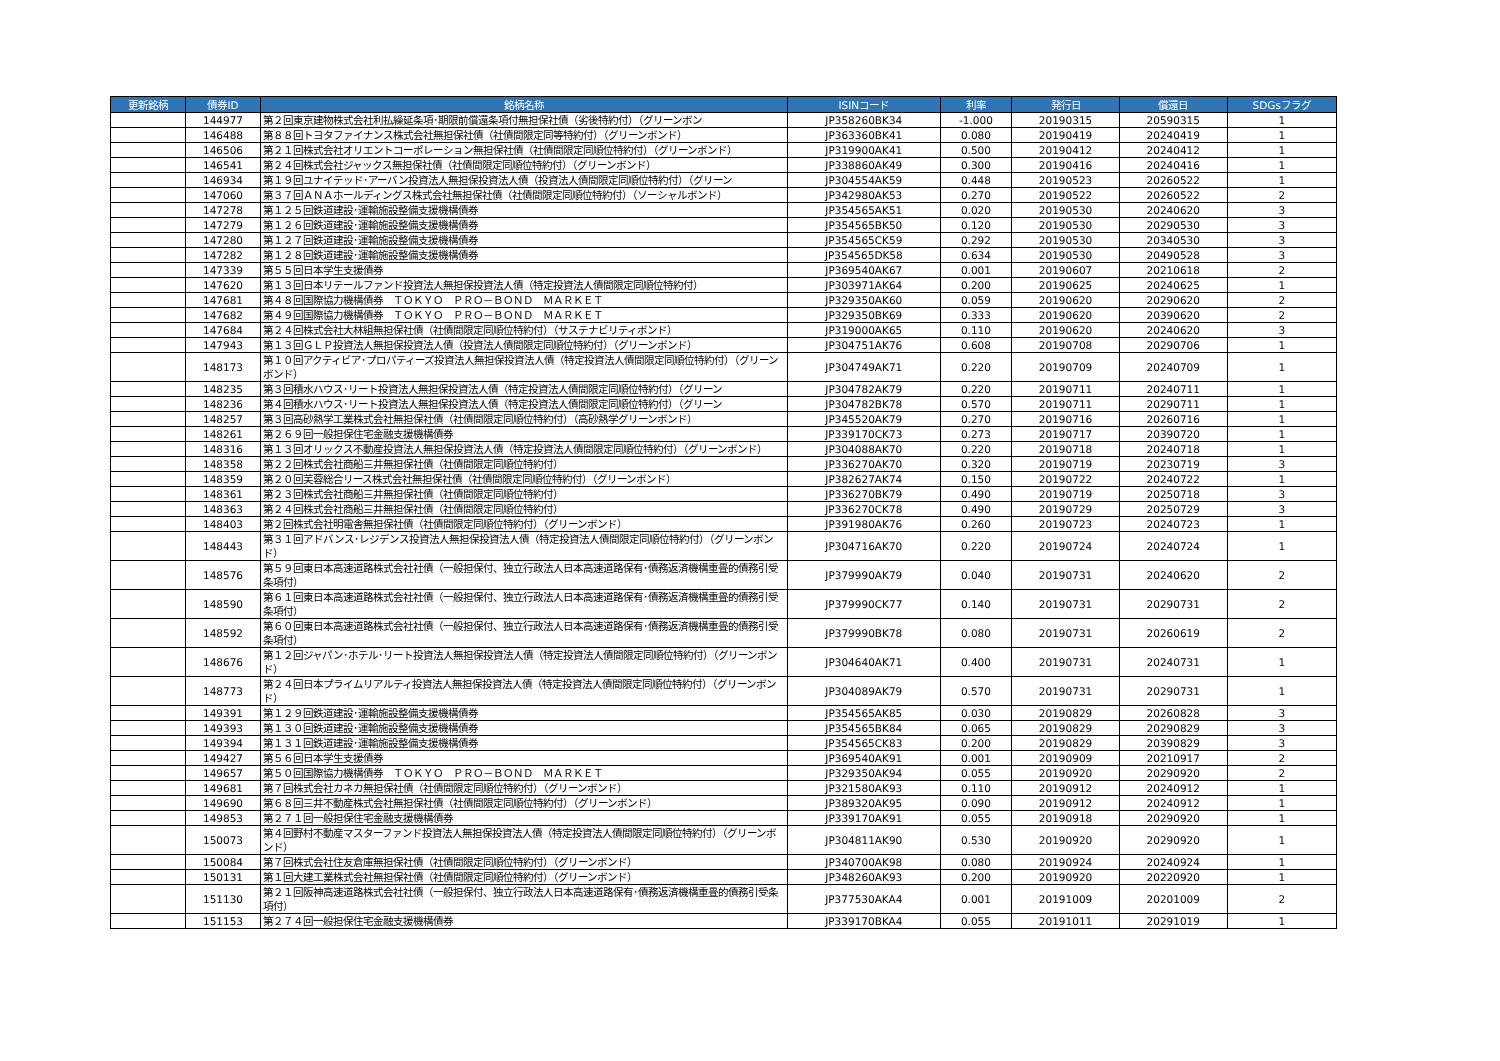| 更新銘柄 | 債券ID | 銘柄名称 | ISINコード | 利率 | 発行日 | 償還日 | SDGsフラグ |
| --- | --- | --- | --- | --- | --- | --- | --- |
| | 144977 | 第２回東京建物株式会社利払繰延条項･期限前償還条項付無担保社債（劣後特約付）（グリーンボン | JP358260BK34 | -1.000 | 20190315 | 20590315 | 1 |
| | 146488 | 第８８回トヨタファイナンス株式会社無担保社債（社債間限定同等特約付）（グリーンボンド） | JP363360BK41 | 0.080 | 20190419 | 20240419 | 1 |
| | 146506 | 第２１回株式会社オリエントコーポレーション無担保社債（社債間限定同順位特約付）（グリーンボンド） | JP319900AK41 | 0.500 | 20190412 | 20240412 | 1 |
| | 146541 | 第２４回株式会社ジャックス無担保社債（社債間限定同順位特約付）（グリーンボンド） | JP338860AK49 | 0.300 | 20190416 | 20240416 | 1 |
| | 146934 | 第１９回ユナイテッド･アーバン投資法人無担保投資法人債（投資法人債間限定同順位特約付）（グリーン | JP304554AK59 | 0.448 | 20190523 | 20260522 | 1 |
| | 147060 | 第３７回ＡＮＡホールディングス株式会社無担保社債（社債間限定同順位特約付）（ソーシャルボンド） | JP342980AK53 | 0.270 | 20190522 | 20260522 | 2 |
| | 147278 | 第１２５回鉄道建設･運輸施設整備支援機構債券 | JP354565AK51 | 0.020 | 20190530 | 20240620 | 3 |
| | 147279 | 第１２６回鉄道建設･運輸施設整備支援機構債券 | JP354565BK50 | 0.120 | 20190530 | 20290530 | 3 |
| | 147280 | 第１２７回鉄道建設･運輸施設整備支援機構債券 | JP354565CK59 | 0.292 | 20190530 | 20340530 | 3 |
| | 147282 | 第１２８回鉄道建設･運輸施設整備支援機構債券 | JP354565DK58 | 0.634 | 20190530 | 20490528 | 3 |
| | 147339 | 第５５回日本学生支援債券 | JP369540AK67 | 0.001 | 20190607 | 20210618 | 2 |
| | 147620 | 第１３回日本リテールファンド投資法人無担保投資法人債（特定投資法人債間限定同順位特約付） | JP303971AK64 | 0.200 | 20190625 | 20240625 | 1 |
| | 147681 | 第４８回国際協力機構債券 ＴＯＫＹＯ ＰＲＯ－ＢＯＮＤ ＭＡＲＫＥＴ | JP329350AK60 | 0.059 | 20190620 | 20290620 | 2 |
| | 147682 | 第４９回国際協力機構債券 ＴＯＫＹＯ ＰＲＯ－ＢＯＮＤ ＭＡＲＫＥＴ | JP329350BK69 | 0.333 | 20190620 | 20390620 | 2 |
| | 147684 | 第２４回株式会社大林組無担保社債（社債間限定同順位特約付）（サステナビリティボンド） | JP319000AK65 | 0.110 | 20190620 | 20240620 | 3 |
| | 147943 | 第１３回ＧＬＰ投資法人無担保投資法人債（投資法人債間限定同順位特約付）（グリーンボンド） | JP304751AK76 | 0.608 | 20190708 | 20290706 | 1 |
| | 148173 | 第１０回アクティビア･プロパティーズ投資法人無担保投資法人債（特定投資法人債間限定同順位特約付）（グリーンボンド） | JP304749AK71 | 0.220 | 20190709 | 20240709 | 1 |
| | 148235 | 第３回積水ハウス･リート投資法人無担保投資法人債（特定投資法人債間限定同順位特約付）（グリーン | JP304782AK79 | 0.220 | 20190711 | 20240711 | 1 |
| | 148236 | 第４回積水ハウス･リート投資法人無担保投資法人債（特定投資法人債間限定同順位特約付）（グリーン | JP304782BK78 | 0.570 | 20190711 | 20290711 | 1 |
| | 148257 | 第３回高砂熱学工業株式会社無担保社債（社債間限定同順位特約付）（高砂熱学グリーンボンド） | JP345520AK79 | 0.270 | 20190716 | 20260716 | 1 |
| | 148261 | 第２６９回一般担保住宅金融支援機構債券 | JP339170CK73 | 0.273 | 20190717 | 20390720 | 1 |
| | 148316 | 第１３回オリックス不動産投資法人無担保投資法人債（特定投資法人債間限定同順位特約付）（グリーンボンド） | JP304088AK70 | 0.220 | 20190718 | 20240718 | 1 |
| | 148358 | 第２２回株式会社商船三井無担保社債（社債間限定同順位特約付） | JP336270AK70 | 0.320 | 20190719 | 20230719 | 3 |
| | 148359 | 第２０回芙蓉総合リース株式会社無担保社債（社債間限定同順位特約付）（グリーンボンド） | JP382627AK74 | 0.150 | 20190722 | 20240722 | 1 |
| | 148361 | 第２３回株式会社商船三井無担保社債（社債間限定同順位特約付） | JP336270BK79 | 0.490 | 20190719 | 20250718 | 3 |
| | 148363 | 第２４回株式会社商船三井無担保社債（社債間限定同順位特約付） | JP336270CK78 | 0.490 | 20190729 | 20250729 | 3 |
| | 148403 | 第２回株式会社明電舎無担保社債（社債間限定同順位特約付）（グリーンボンド） | JP391980AK76 | 0.260 | 20190723 | 20240723 | 1 |
| | 148443 | 第３１回アドバンス･レジデンス投資法人無担保投資法人債（特定投資法人債間限定同順位特約付）（グリーンボンド） | JP304716AK70 | 0.220 | 20190724 | 20240724 | 1 |
| | 148576 | 第５９回東日本高速道路株式会社社債（一般担保付、独立行政法人日本高速道路保有･債務返済機構重畳的債務引受条項付） | JP379990AK79 | 0.040 | 20190731 | 20240620 | 2 |
| | 148590 | 第６１回東日本高速道路株式会社社債（一般担保付、独立行政法人日本高速道路保有･債務返済機構重畳的債務引受条項付） | JP379990CK77 | 0.140 | 20190731 | 20290731 | 2 |
| | 148592 | 第６０回東日本高速道路株式会社社債（一般担保付、独立行政法人日本高速道路保有･債務返済機構重畳的債務引受条項付） | JP379990BK78 | 0.080 | 20190731 | 20260619 | 2 |
| | 148676 | 第１２回ジャパン･ホテル･リート投資法人無担保投資法人債（特定投資法人債間限定同順位特約付）（グリーンボンド） | JP304640AK71 | 0.400 | 20190731 | 20240731 | 1 |
| | 148773 | 第２４回日本プライムリアルティ投資法人無担保投資法人債（特定投資法人債間限定同順位特約付）（グリーンボンド） | JP304089AK79 | 0.570 | 20190731 | 20290731 | 1 |
| | 149391 | 第１２９回鉄道建設･運輸施設整備支援機構債券 | JP354565AK85 | 0.030 | 20190829 | 20260828 | 3 |
| | 149393 | 第１３０回鉄道建設･運輸施設整備支援機構債券 | JP354565BK84 | 0.065 | 20190829 | 20290829 | 3 |
| | 149394 | 第１３１回鉄道建設･運輸施設整備支援機構債券 | JP354565CK83 | 0.200 | 20190829 | 20390829 | 3 |
| | 149427 | 第５６回日本学生支援債券 | JP369540AK91 | 0.001 | 20190909 | 20210917 | 2 |
| | 149657 | 第５０回国際協力機構債券 ＴＯＫＹＯ ＰＲＯ－ＢＯＮＤ ＭＡＲＫＥＴ | JP329350AK94 | 0.055 | 20190920 | 20290920 | 2 |
| | 149681 | 第７回株式会社カネカ無担保社債（社債間限定同順位特約付）（グリーンボンド） | JP321580AK93 | 0.110 | 20190912 | 20240912 | 1 |
| | 149690 | 第６８回三井不動産株式会社無担保社債（社債間限定同順位特約付）（グリーンボンド） | JP389320AK95 | 0.090 | 20190912 | 20240912 | 1 |
| | 149853 | 第２７１回一般担保住宅金融支援機構債券 | JP339170AK91 | 0.055 | 20190918 | 20290920 | 1 |
| | 150073 | 第４回野村不動産マスターファンド投資法人無担保投資法人債（特定投資法人債間限定同順位特約付）（グリーンボンド） | JP304811AK90 | 0.530 | 20190920 | 20290920 | 1 |
| | 150084 | 第７回株式会社住友倉庫無担保社債（社債間限定同順位特約付）（グリーンボンド） | JP340700AK98 | 0.080 | 20190924 | 20240924 | 1 |
| | 150131 | 第１回大建工業株式会社無担保社債（社債間限定同順位特約付）（グリーンボンド） | JP348260AK93 | 0.200 | 20190920 | 20220920 | 1 |
| | 151130 | 第２１回阪神高速道路株式会社社債（一般担保付、独立行政法人日本高速道路保有･債務返済機構重畳的債務引受条項付） | JP377530AKA4 | 0.001 | 20191009 | 20201009 | 2 |
| | 151153 | 第２７４回一般担保住宅金融支援機構債券 | JP339170BKA4 | 0.055 | 20191011 | 20291019 | 1 |